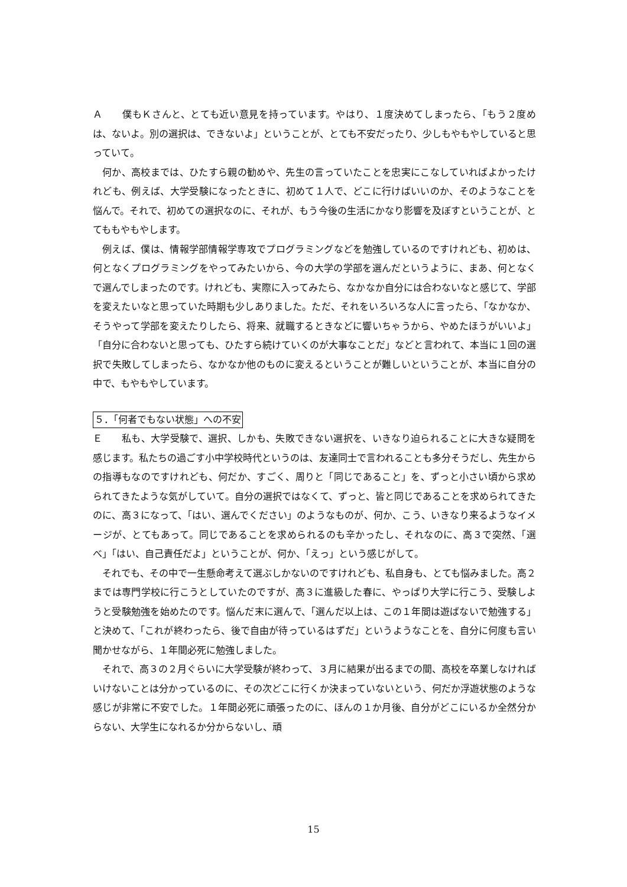Ａ　　僕もＫさんと、とても近い意見を持っています。やはり、１度決めてしまったら、「もう２度めは、ないよ。別の選択は、できないよ」ということが、とても不安だったり、少しもやもやしていると思っていて。
何か、高校までは、ひたすら親の勧めや、先生の言っていたことを忠実にこなしていればよかったけれども、例えば、大学受験になったときに、初めて１人で、どこに行けばいいのか、そのようなことを悩んで。それで、初めての選択なのに、それが、もう今後の生活にかなり影響を及ぼすということが、とてももやもやします。
例えば、僕は、情報学部情報学専攻でプログラミングなどを勉強しているのですけれども、初めは、何となくプログラミングをやってみたいから、今の大学の学部を選んだというように、まあ、何となくで選んでしまったのです。けれども、実際に入ってみたら、なかなか自分には合わないなと感じて、学部を変えたいなと思っていた時期も少しありました。ただ、それをいろいろな人に言ったら、「なかなか、そうやって学部を変えたりしたら、将来、就職するときなどに響いちゃうから、やめたほうがいいよ」「自分に合わないと思っても、ひたすら続けていくのが大事なことだ」などと言われて、本当に１回の選択で失敗してしまったら、なかなか他のものに変えるということが難しいということが、本当に自分の中で、もやもやしています。
５．「何者でもない状態」への不安
Ｅ　　私も、大学受験で、選択、しかも、失敗できない選択を、いきなり迫られることに大きな疑問を感じます。私たちの過ごす小中学校時代というのは、友達同士で言われることも多分そうだし、先生からの指導もなのですけれども、何だか、すごく、周りと「同じであること」を、ずっと小さい頃から求められてきたような気がしていて。自分の選択ではなくて、ずっと、皆と同じであることを求められてきたのに、高３になって、「はい、選んでください」のようなものが、何か、こう、いきなり来るようなイメージが、とてもあって。同じであることを求められるのも辛かったし、それなのに、高３で突然、「選べ」「はい、自己責任だよ」ということが、何か、「えっ」という感じがして。
それでも、その中で一生懸命考えて選ぶしかないのですけれども、私自身も、とても悩みました。高２までは専門学校に行こうとしていたのですが、高３に進級した春に、やっぱり大学に行こう、受験しようと受験勉強を始めたのです。悩んだ末に選んで、「選んだ以上は、この１年間は遊ばないで勉強する」と決めて、「これが終わったら、後で自由が待っているはずだ」というようなことを、自分に何度も言い聞かせながら、１年間必死に勉強しました。
それで、高３の２月ぐらいに大学受験が終わって、３月に結果が出るまでの間、高校を卒業しなければいけないことは分かっているのに、その次どこに行くか決まっていないという、何だか浮遊状態のような感じが非常に不安でした。１年間必死に頑張ったのに、ほんの１か月後、自分がどこにいるか全然分からない、大学生になれるか分からないし、頑
15